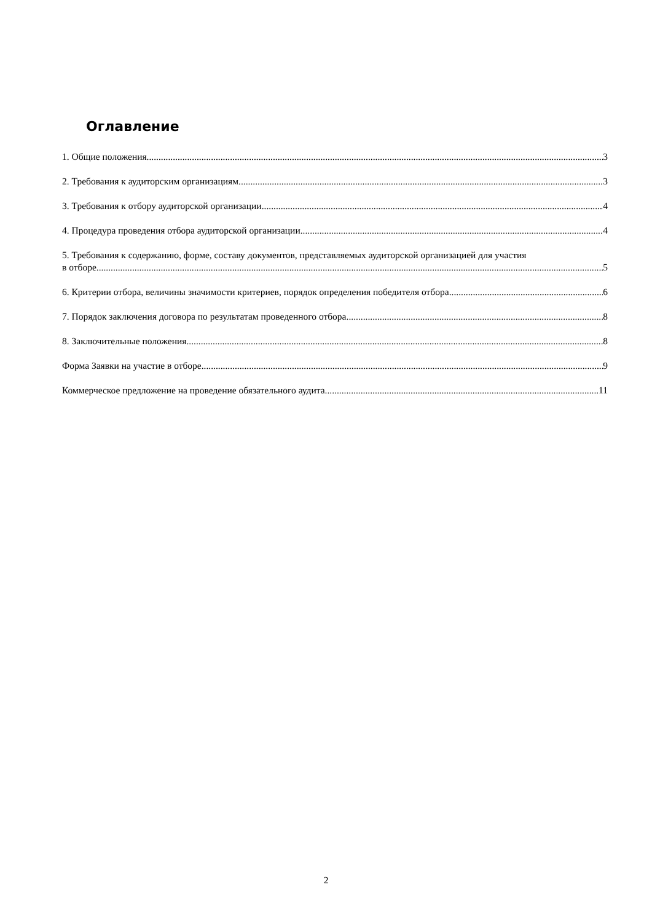Оглавление
1. Общие положения 3
2. Требования к аудиторским организациям 3
3. Требования к отбору аудиторской организации 4
4. Процедура проведения отбора аудиторской организации 4
5. Требования к содержанию, форме, составу документов, представляемых аудиторской организацией для участия
в отборе 5
6. Критерии отбора, величины значимости критериев, порядок определения победителя отбора. 6
7. Порядок заключения договора по результатам проведенного отбора. 8
8. Заключительные положения. 8
Форма Заявки на участие в отборе 9
Коммерческое предложение на проведение обязательного аудита 11
2